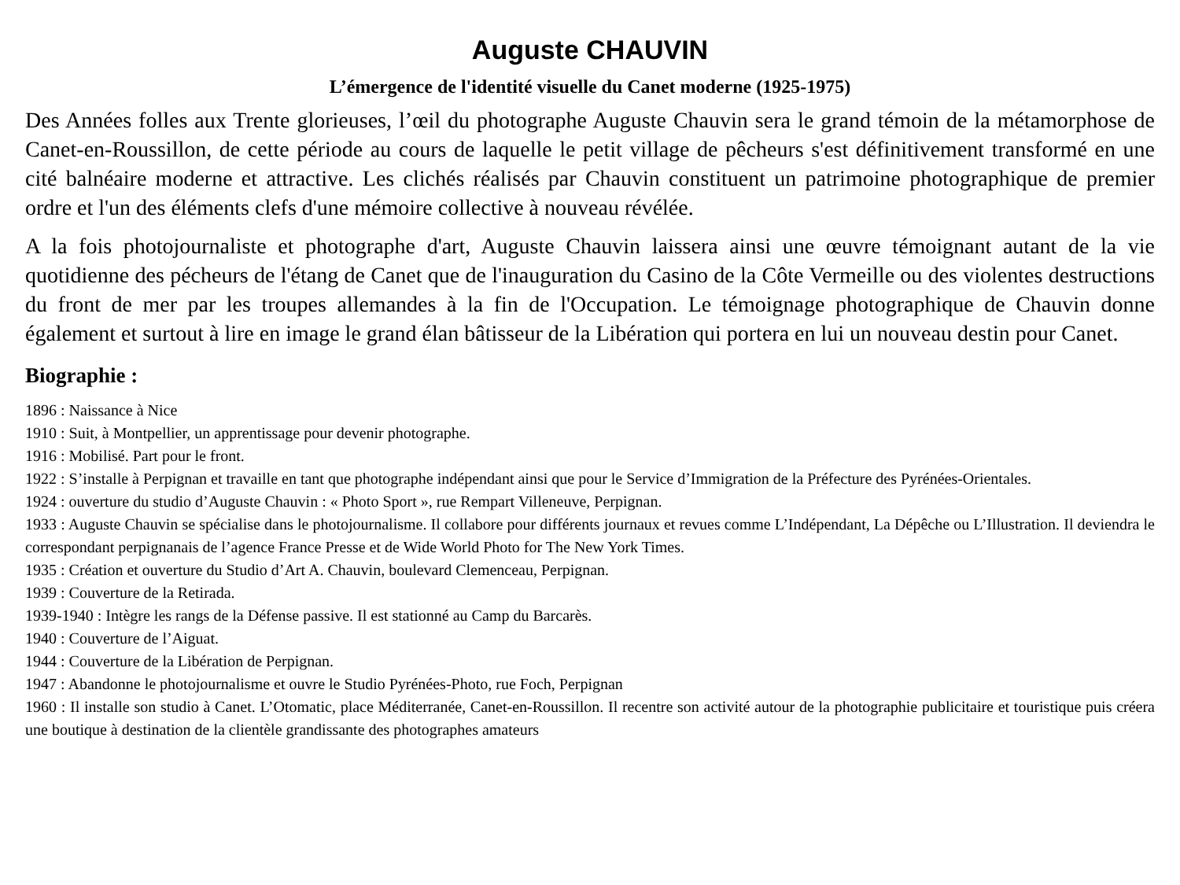Auguste CHAUVIN
L’émergence de l'identité visuelle du Canet moderne (1925-1975)
Des Années folles aux Trente glorieuses, l’œil du photographe Auguste Chauvin sera le grand témoin de la métamorphose de Canet-en-Roussillon, de cette période au cours de laquelle le petit village de pêcheurs s'est définitivement transformé en une cité balnéaire moderne et attractive. Les clichés réalisés par Chauvin constituent un patrimoine photographique de premier ordre et l'un des éléments clefs d'une mémoire collective à nouveau révélée.
A la fois photojournaliste et photographe d'art, Auguste Chauvin laissera ainsi une œuvre témoignant autant de la vie quotidienne des pécheurs de l'étang de Canet que de l'inauguration du Casino de la Côte Vermeille ou des violentes destructions du front de mer par les troupes allemandes à la fin de l'Occupation. Le témoignage photographique de Chauvin donne également et surtout à lire en image le grand élan bâtisseur de la Libération qui portera en lui un nouveau destin pour Canet.
Biographie :
1896 : Naissance à Nice
1910 : Suit, à Montpellier, un apprentissage pour devenir photographe.
1916 : Mobilisé. Part pour le front.
1922 : S’installe à Perpignan et travaille en tant que photographe indépendant ainsi que pour le Service d’Immigration de la Préfecture des Pyrénées-Orientales.
1924 : ouverture du studio d’Auguste Chauvin : « Photo Sport », rue Rempart Villeneuve, Perpignan.
1933 : Auguste Chauvin se spécialise dans le photojournalisme. Il collabore pour différents journaux et revues comme L’Indépendant, La Dépêche ou L’Illustration. Il deviendra le correspondant perpignanais de l’agence France Presse et de Wide World Photo for The New York Times.
1935 : Création et ouverture du Studio d’Art A. Chauvin, boulevard Clemenceau, Perpignan.
1939 : Couverture de la Retirada.
1939-1940 : Intègre les rangs de la Défense passive. Il est stationné au Camp du Barcarès.
1940 : Couverture de l’Aiguat.
1944 : Couverture de la Libération de Perpignan.
1947 : Abandonne le photojournalisme et ouvre le Studio Pyrénées-Photo, rue Foch, Perpignan
1960 : Il installe son studio à Canet. L’Otomatic, place Méditerranée, Canet-en-Roussillon. Il recentre son activité autour de la photographie publicitaire et touristique puis créera une boutique à destination de la clientèle grandissante des photographes amateurs